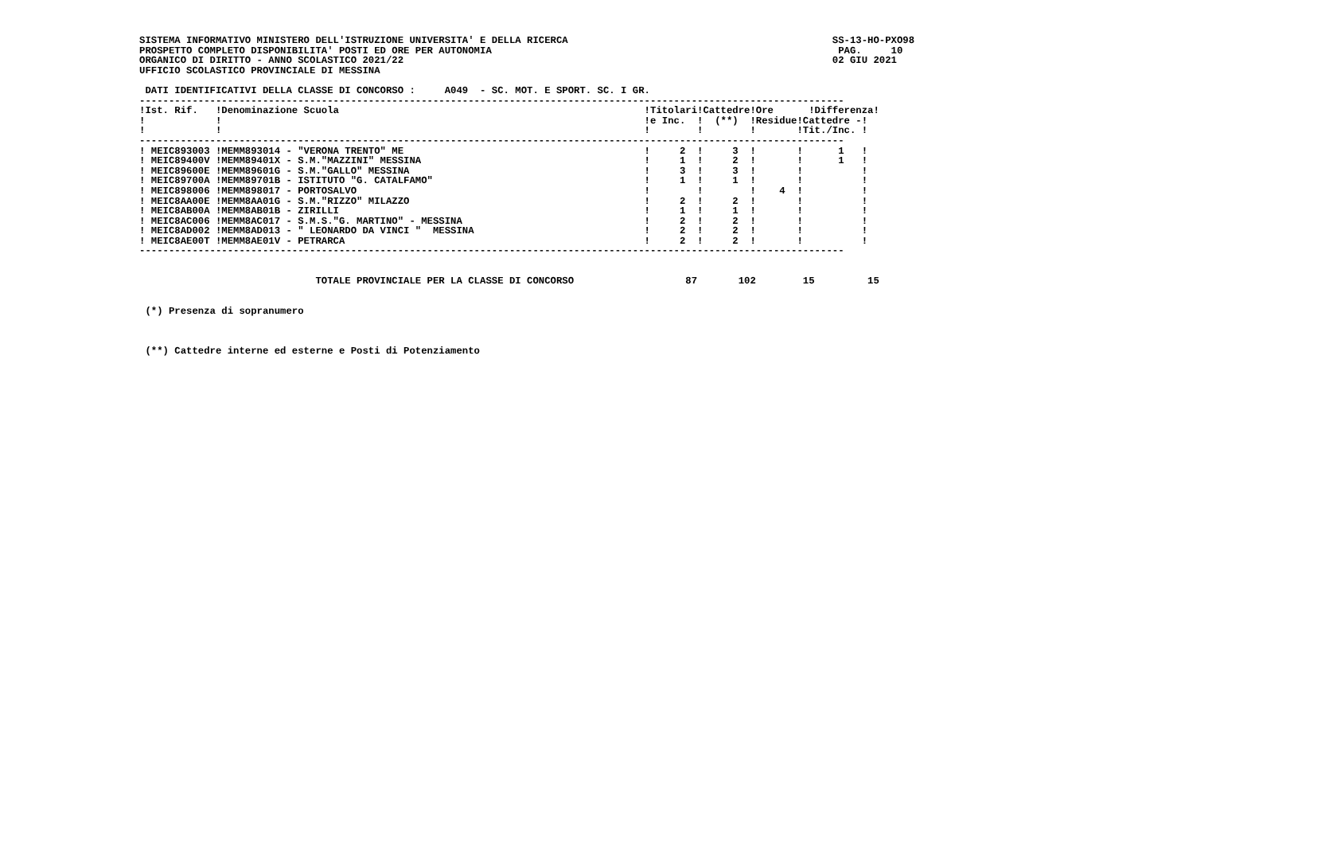SISTEMA INFORMATIVO MINISTERO DELL'ISTRUZIONE UNIVERSITA' E DELLA RICERCA                                             SS-13-HO-PXO98
PROSPETTO COMPLETO DISPONIBILITA' POSTI ED ORE PER AUTONOMIA                                                           PAG.     10
ORGANICO DI DIRITTO - ANNO SCOLASTICO 2021/22                                                                         02 GIU 2021
UFFICIO SCOLASTICO PROVINCIALE DI MESSINA

 DATI IDENTIFICATIVI DELLA CLASSE DI CONCORSO :     A049  - SC. MOT. E SPORT. SC. I GR.
------------------------------------------------------------------------------------------------------------------------
!Ist. Rif.   !Denominazione Scuola                                                    !Titolari!Cattedre!Ore      !Differenza!
!            !                                                                        !e Inc.  !  (**)  !Residue!Cattedre -!
!            !                                                                        !        !        !       !Tit./Inc. !
------------------------------------------------------------------------------------------------------------------------
! MEIC893003 !MEMM893014 - "VERONA TRENTO" ME                                         !     2  !     3  !       !      1   !
! MEIC89400V !MEMM89401X - S.M."MAZZINI" MESSINA                                      !     1  !     2  !       !      1   !
! MEIC89600E !MEMM89601G - S.M."GALLO" MESSINA                                        !     3  !     3  !       !          !
! MEIC89700A !MEMM89701B - ISTITUTO "G. CATALFAMO"                                    !     1  !     1  !       !          !
! MEIC898006 !MEMM898017 - PORTOSALVO                                                 !        !        !    4  !          !
! MEIC8AA00E !MEMM8AA01G - S.M."RIZZO" MILAZZO                                        !     2  !     2  !       !          !
! MEIC8AB00A !MEMM8AB01B - ZIRILLI                                                    !     1  !     1  !       !          !
! MEIC8AC006 !MEMM8AC017 - S.M.S."G. MARTINO" - MESSINA                               !     2  !     2  !       !          !
! MEIC8AD002 !MEMM8AD013 - " LEONARDO DA VINCI "  MESSINA                             !     2  !     2  !       !          !
! MEIC8AE00T !MEMM8AE01V - PETRARCA                                                   !     2  !     2  !       !          !
------------------------------------------------------------------------------------------------------------------------


                              TOTALE PROVINCIALE PER LA CLASSE DI CONCORSO                   87       102        15         15


 (*) Presenza di sopranumero



 (**) Cattedre interne ed esterne e Posti di Potenziamento